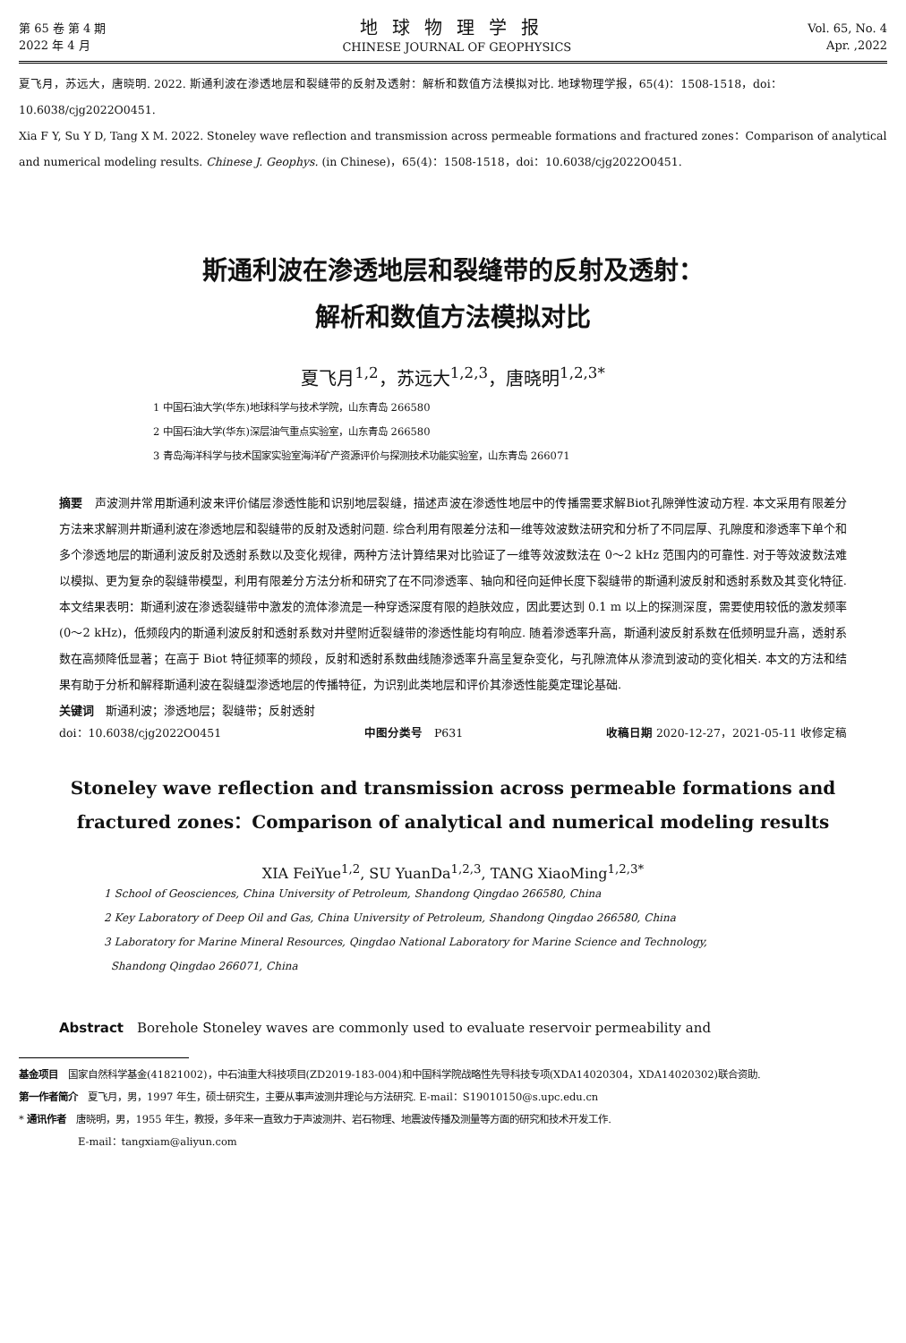第 65 卷 第 4 期
2022 年 4 月
地球物理学报
CHINESE JOURNAL OF GEOPHYSICS
Vol. 65, No. 4
Apr. ,2022
夏飞月，苏远大，唐晓明. 2022. 斯通利波在渗透地层和裂缝带的反射及透射：解析和数值方法模拟对比. 地球物理学报，65(4)：1508-1518，doi：10.6038/cjg2022O0451.
Xia F Y, Su Y D, Tang X M. 2022. Stoneley wave reflection and transmission across permeable formations and fractured zones：Comparison of analytical and numerical modeling results. Chinese J. Geophys. (in Chinese)，65(4)：1508-1518，doi：10.6038/cjg2022O0451.
斯通利波在渗透地层和裂缝带的反射及透射：
解析和数值方法模拟对比
夏飞月<sup>1,2</sup>，苏远大<sup>1,2,3</sup>，唐晓明<sup>1,2,3*</sup>
1 中国石油大学(华东)地球科学与技术学院，山东青岛 266580
2 中国石油大学(华东)深层油气重点实验室，山东青岛 266580
3 青岛海洋科学与技术国家实验室海洋矿产资源评价与探测技术功能实验室，山东青岛 266071
摘要　声波测井常用斯通利波来评价储层渗透性能和识别地层裂缝，描述声波在渗透性地层中的传播需要求解Biot孔隙弹性波动方程. 本文采用有限差分方法来求解测井斯通利波在渗透地层和裂缝带的反射及透射问题. 综合利用有限差分法和一维等效波数法研究和分析了不同层厚、孔隙度和渗透率下单个和多个渗透地层的斯通利波反射及透射系数以及变化规律，两种方法计算结果对比验证了一维等效波数法在 0～2 kHz 范围内的可靠性. 对于等效波数法难以模拟、更为复杂的裂缝带模型，利用有限差分方法分析和研究了在不同渗透率、轴向和径向延伸长度下裂缝带的斯通利波反射和透射系数及其变化特征. 本文结果表明：斯通利波在渗透裂缝带中激发的流体渗流是一种穿透深度有限的趋肤效应，因此要达到 0.1 m 以上的探测深度，需要使用较低的激发频率(0～2 kHz)，低频段内的斯通利波反射和透射系数对井壁附近裂缝带的渗透性能均有响应. 随着渗透率升高，斯通利波反射系数在低频明显升高，透射系数在高频降低显著；在高于 Biot 特征频率的频段，反射和透射系数曲线随渗透率升高呈复杂变化，与孔隙流体从渗流到波动的变化相关. 本文的方法和结果有助于分析和解释斯通利波在裂缝型渗透地层的传播特征，为识别此类地层和评价其渗透性能奠定理论基础.
关键词　斯通利波；渗透地层；裂缝带；反射透射
doi：10.6038/cjg2022O0451 中图分类号　P631 收稿日期 2020-12-27，2021-05-11 收修定稿
Stoneley wave reflection and transmission across permeable formations and fractured zones：Comparison of analytical and numerical modeling results
XIA FeiYue<sup>1,2</sup>, SU YuanDa<sup>1,2,3</sup>, TANG XiaoMing<sup>1,2,3*</sup>
1 School of Geosciences, China University of Petroleum, Shandong Qingdao 266580, China
2 Key Laboratory of Deep Oil and Gas, China University of Petroleum, Shandong Qingdao 266580, China
3 Laboratory for Marine Mineral Resources, Qingdao National Laboratory for Marine Science and Technology,
Shandong Qingdao 266071, China
Abstract　Borehole Stoneley waves are commonly used to evaluate reservoir permeability and
基金项目　国家自然科学基金(41821002)，中石油重大科技项目(ZD2019-183-004)和中国科学院战略性先导科技专项(XDA14020304，XDA14020302)联合资助.
第一作者简介　夏飞月，男，1997 年生，硕士研究生，主要从事声波测井理论与方法研究. E-mail：S19010150@s.upc.edu.cn
* 通讯作者　唐晓明，男，1955 年生，教授，多年来一直致力于声波测井、岩石物理、地震波传播及测量等方面的研究和技术开发工作.
　　　　　　E-mail：tangxiam@aliyun.com